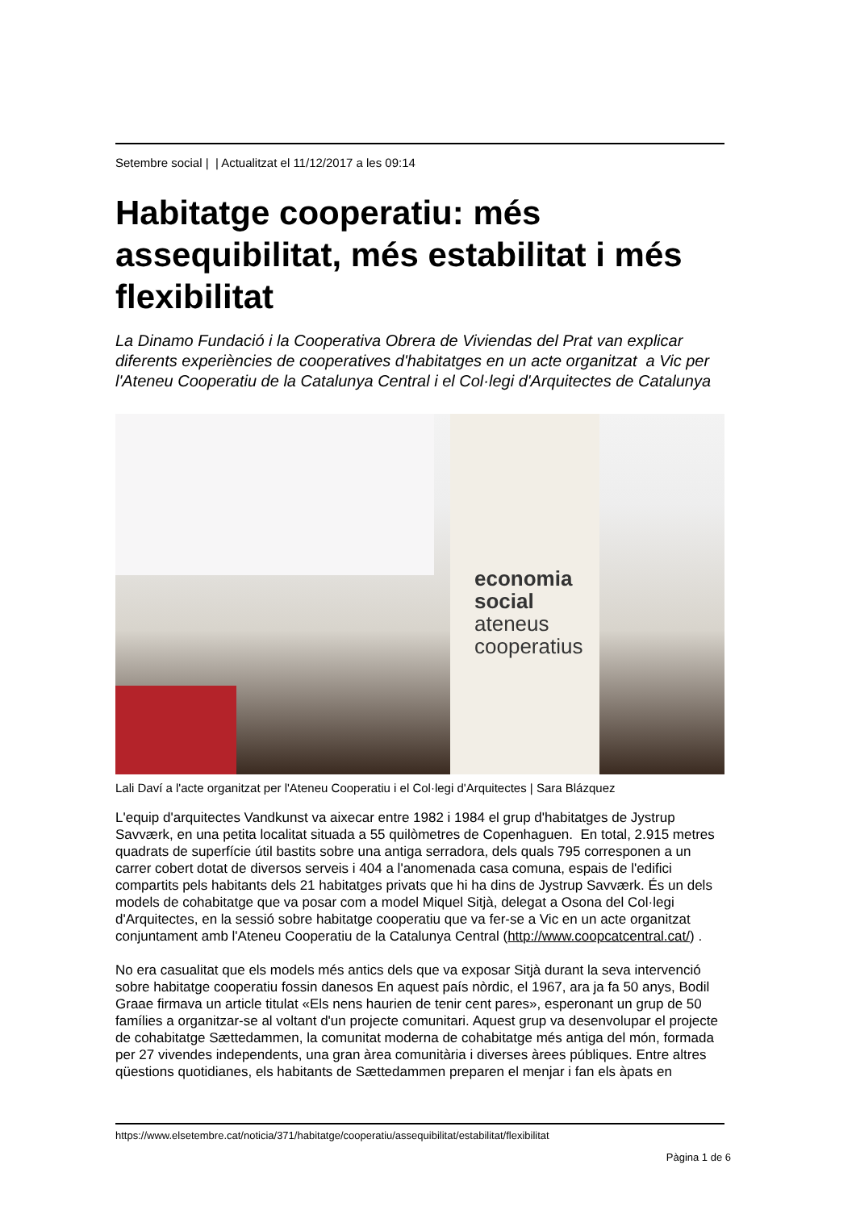Setembre social | | Actualitzat el 11/12/2017 a les 09:14
Habitatge cooperatiu: més assequibilitat, més estabilitat i més flexibilitat
La Dinamo Fundació i la Cooperativa Obrera de Viviendas del Prat van explicar diferents experiències de cooperatives d'habitatges en un acte organitzat a Vic per l'Ateneu Cooperatiu de la Catalunya Central i el Col·legi d'Arquitectes de Catalunya
economia
social
ateneus
cooperatius
Lali Daví a l'acte organitzat per l'Ateneu Cooperatiu i el Col·legi d'Arquitectes | Sara Blázquez
L'equip d'arquitectes Vandkunst va aixecar entre 1982 i 1984 el grup d'habitatges de Jystrup Savværk, en una petita localitat situada a 55 quilòmetres de Copenhaguen. En total, 2.915 metres quadrats de superfície útil bastits sobre una antiga serradora, dels quals 795 corresponen a un carrer cobert dotat de diversos serveis i 404 a l'anomenada casa comuna, espais de l'edifici compartits pels habitants dels 21 habitatges privats que hi ha dins de Jystrup Savværk. És un dels models de cohabitatge que va posar com a model Miquel Sitjà, delegat a Osona del Col·legi d'Arquitectes, en la sessió sobre habitatge cooperatiu que va fer-se a Vic en un acte organitzat conjuntament amb l'Ateneu Cooperatiu de la Catalunya Central (http://www.coopcatcentral.cat/) .
No era casualitat que els models més antics dels que va exposar Sitjà durant la seva intervenció sobre habitatge cooperatiu fossin danesos En aquest país nòrdic, el 1967, ara ja fa 50 anys, Bodil Graae firmava un article titulat «Els nens haurien de tenir cent pares», esperonant un grup de 50 famílies a organitzar-se al voltant d'un projecte comunitari. Aquest grup va desenvolupar el projecte de cohabitatge Sættedammen, la comunitat moderna de cohabitatge més antiga del món, formada per 27 vivendes independents, una gran àrea comunitària i diverses àrees públiques. Entre altres qüestions quotidianes, els habitants de Sættedammen preparen el menjar i fan els àpats en
https://www.elsetembre.cat/noticia/371/habitatge/cooperatiu/assequibilitat/estabilitat/flexibilitat
Pàgina 1 de 6